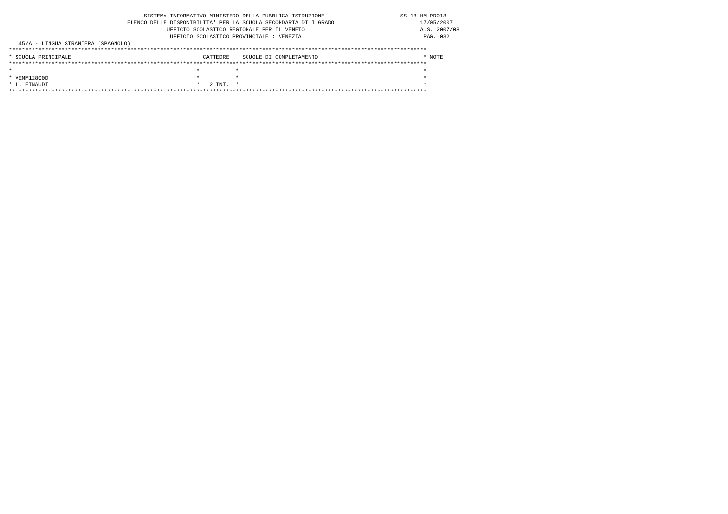SISTEMA INFORMATIVO MINISTERO DELLA PUBBLICA ISTRUZIONE                       SS-13-HM-PDO13
                                    ELENCO DELLE DISPONIBILITA' PER LA SCUOLA SECONDARIA DI I GRADO                          17/05/2007
                                                UFFICIO SCOLASTICO REGIONALE PER IL VENETO                                   A.S. 2007/08
                                                 UFFICIO SCOLASTICO PROVINCIALE : VENEZIA                                     PAG. 032
   45/A - LINGUA STRANIERA (SPAGNOLO)
*******************************************************************************************************************************
* SCUOLA PRINCIPALE                                        CATTEDRE    SCUOLE DI COMPLETAMENTO                                * NOTE
*******************************************************************************************************************************
*                                                        *           *                                                        *
* VEMM12800D                                             *           *                                                        *
* L. EINAUDI                                             *   2 INT.  *                                                        *
*******************************************************************************************************************************